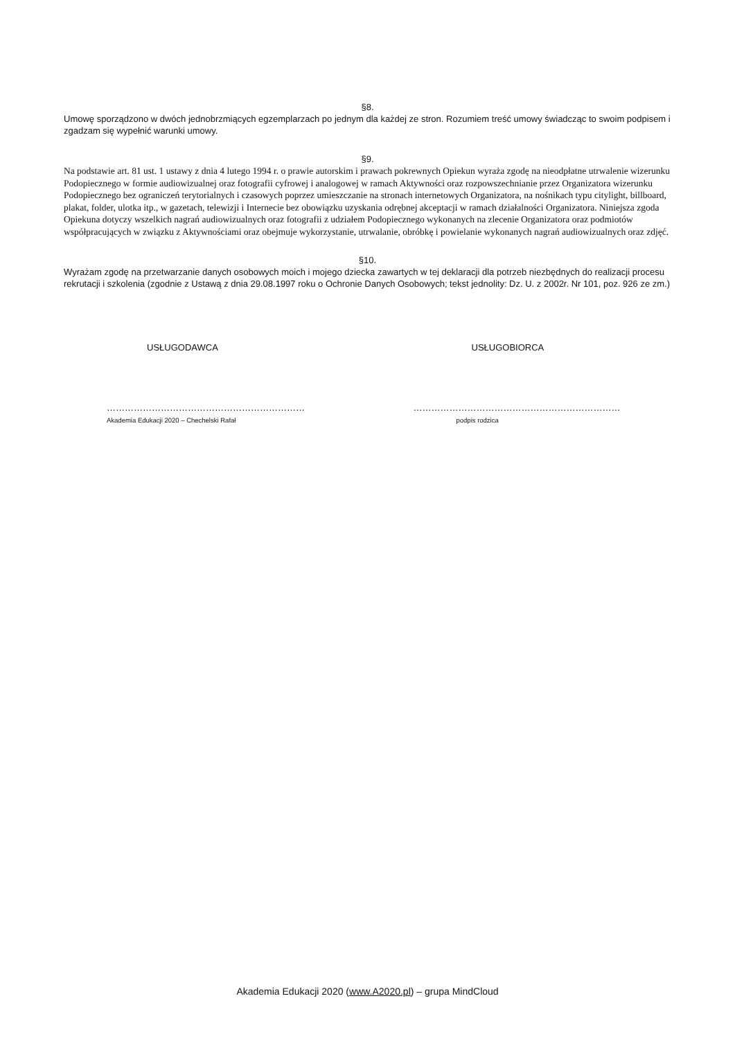§8.
Umowę sporządzono w dwóch jednobrzmiących egzemplarzach po jednym dla każdej ze stron. Rozumiem treść umowy świadcząc to swoim podpisem i zgadzam się wypełnić warunki umowy.
§9.
Na podstawie art. 81 ust. 1 ustawy z dnia 4 lutego 1994 r. o prawie autorskim i prawach pokrewnych Opiekun wyraża zgodę na nieodpłatne utrwalenie wizerunku Podopiecznego w formie audiowizualnej oraz fotografii cyfrowej i analogowej w ramach Aktywności oraz rozpowszechnianie przez Organizatora wizerunku Podopiecznego bez ograniczeń terytorialnych i czasowych poprzez umieszczanie na stronach internetowych Organizatora, na nośnikach typu citylight, billboard, plakat, folder, ulotka itp., w gazetach, telewizji i Internecie bez obowiązku uzyskania odrębnej akceptacji w ramach działalności Organizatora. Niniejsza zgoda Opiekuna dotyczy wszelkich nagrań audiowizualnych oraz fotografii z udziałem Podopiecznego wykonanych na zlecenie Organizatora oraz podmiotów współpracujących w związku z Aktywnościami oraz obejmuje wykorzystanie, utrwalanie, obróbkę i powielanie wykonanych nagrań audiowizualnych oraz zdjęć.
§10.
Wyrażam zgodę na przetwarzanie danych osobowych moich i mojego dziecka zawartych w tej deklaracji dla potrzeb niezbędnych do realizacji procesu rekrutacji i szkolenia (zgodnie z Ustawą z dnia 29.08.1997 roku o Ochronie Danych Osobowych; tekst jednolity: Dz. U. z 2002r. Nr 101, poz. 926 ze zm.)
USŁUGODAWCA USŁUGOBIORCA
…………………………………………………………
Akademia Edukacji 2020 – Chechelski Rafał
……………………………………………………………
podpis rodzica
Akademia Edukacji 2020 (www.A2020.pl) – grupa MindCloud